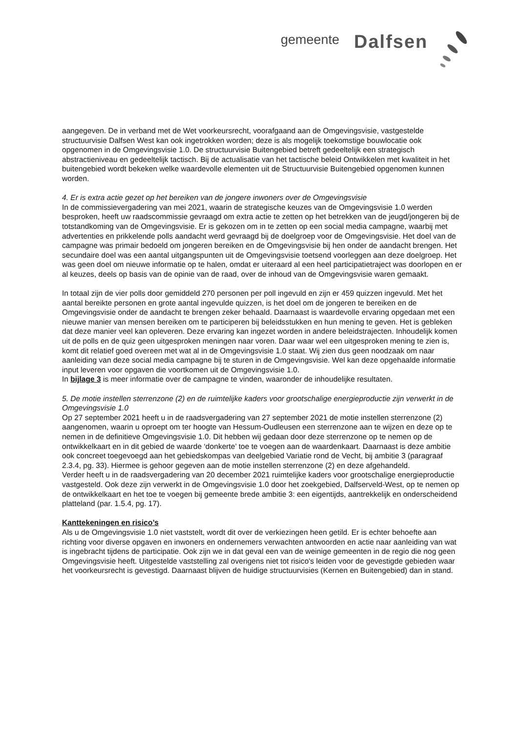gemeente Dalfsen
aangegeven. De in verband met de Wet voorkeursrecht, voorafgaand aan de Omgevingsvisie, vastgestelde structuurvisie Dalfsen West kan ook ingetrokken worden; deze is als mogelijk toekomstige bouwlocatie ook opgenomen in de Omgevingsvisie 1.0. De structuurvisie Buitengebied betreft gedeeltelijk een strategisch abstractieniveau en gedeeltelijk tactisch. Bij de actualisatie van het tactische beleid Ontwikkelen met kwaliteit in het buitengebied wordt bekeken welke waardevolle elementen uit de Structuurvisie Buitengebied opgenomen kunnen worden.
4. Er is extra actie gezet op het bereiken van de jongere inwoners over de Omgevingsvisie
In de commissievergadering van mei 2021, waarin de strategische keuzes van de Omgevingsvisie 1.0 werden besproken, heeft uw raadscommissie gevraagd om extra actie te zetten op het betrekken van de jeugd/jongeren bij de totstandkoming van de Omgevingsvisie. Er is gekozen om in te zetten op een social media campagne, waarbij met advertenties en prikkelende polls aandacht werd gevraagd bij de doelgroep voor de Omgevingsvisie. Het doel van de campagne was primair bedoeld om jongeren bereiken en de Omgevingsvisie bij hen onder de aandacht brengen. Het secundaire doel was een aantal uitgangspunten uit de Omgevingsvisie toetsend voorleggen aan deze doelgroep. Het was geen doel om nieuwe informatie op te halen, omdat er uiteraard al een heel participatietraject was doorlopen en er al keuzes, deels op basis van de opinie van de raad, over de inhoud van de Omgevingsvisie waren gemaakt.
In totaal zijn de vier polls door gemiddeld 270 personen per poll ingevuld en zijn er 459 quizzen ingevuld. Met het aantal bereikte personen en grote aantal ingevulde quizzen, is het doel om de jongeren te bereiken en de Omgevingsvisie onder de aandacht te brengen zeker behaald. Daarnaast is waardevolle ervaring opgedaan met een nieuwe manier van mensen bereiken om te participeren bij beleidsstukken en hun mening te geven. Het is gebleken dat deze manier veel kan opleveren. Deze ervaring kan ingezet worden in andere beleidstrajecten. Inhoudelijk komen uit de polls en de quiz geen uitgesproken meningen naar voren. Daar waar wel een uitgesproken mening te zien is, komt dit relatief goed overeen met wat al in de Omgevingsvisie 1.0 staat. Wij zien dus geen noodzaak om naar aanleiding van deze social media campagne bij te sturen in de Omgevingsvisie. Wel kan deze opgehaalde informatie input leveren voor opgaven die voortkomen uit de Omgevingsvisie 1.0.
In bijlage 3 is meer informatie over de campagne te vinden, waaronder de inhoudelijke resultaten.
5. De motie instellen sterrenzone (2) en de ruimtelijke kaders voor grootschalige energieproductie zijn verwerkt in de Omgevingsvisie 1.0
Op 27 september 2021 heeft u in de raadsvergadering van 27 september 2021 de motie instellen sterrenzone (2) aangenomen, waarin u oproept om ter hoogte van Hessum-Oudleusen een sterrenzone aan te wijzen en deze op te nemen in de definitieve Omgevingsvisie 1.0. Dit hebben wij gedaan door deze sterrenzone op te nemen op de ontwikkelkaart en in dit gebied de waarde ‘donkerte’ toe te voegen aan de waardenkaart. Daarnaast is deze ambitie ook concreet toegevoegd aan het gebiedskompas van deelgebied Variatie rond de Vecht, bij ambitie 3 (paragraaf 2.3.4, pg. 33). Hiermee is gehoor gegeven aan de motie instellen sterrenzone (2) en deze afgehandeld.
Verder heeft u in de raadsvergadering van 20 december 2021 ruimtelijke kaders voor grootschalige energieproductie vastgesteld. Ook deze zijn verwerkt in de Omgevingsvisie 1.0 door het zoekgebied, Dalfserveld-West, op te nemen op de ontwikkelkaart en het toe te voegen bij gemeente brede ambitie 3: een eigentijds, aantrekkelijk en onderscheidend platteland (par. 1.5.4, pg. 17).
Kanttekeningen en risico’s
Als u de Omgevingsvisie 1.0 niet vaststelt, wordt dit over de verkiezingen heen getild. Er is echter behoefte aan richting voor diverse opgaven en inwoners en ondernemers verwachten antwoorden en actie naar aanleiding van wat is ingebracht tijdens de participatie. Ook zijn we in dat geval een van de weinige gemeenten in de regio die nog geen Omgevingsvisie heeft. Uitgestelde vaststelling zal overigens niet tot risico's leiden voor de gevestigde gebieden waar het voorkeursrecht is gevestigd. Daarnaast blijven de huidige structuurvisies (Kernen en Buitengebied) dan in stand.